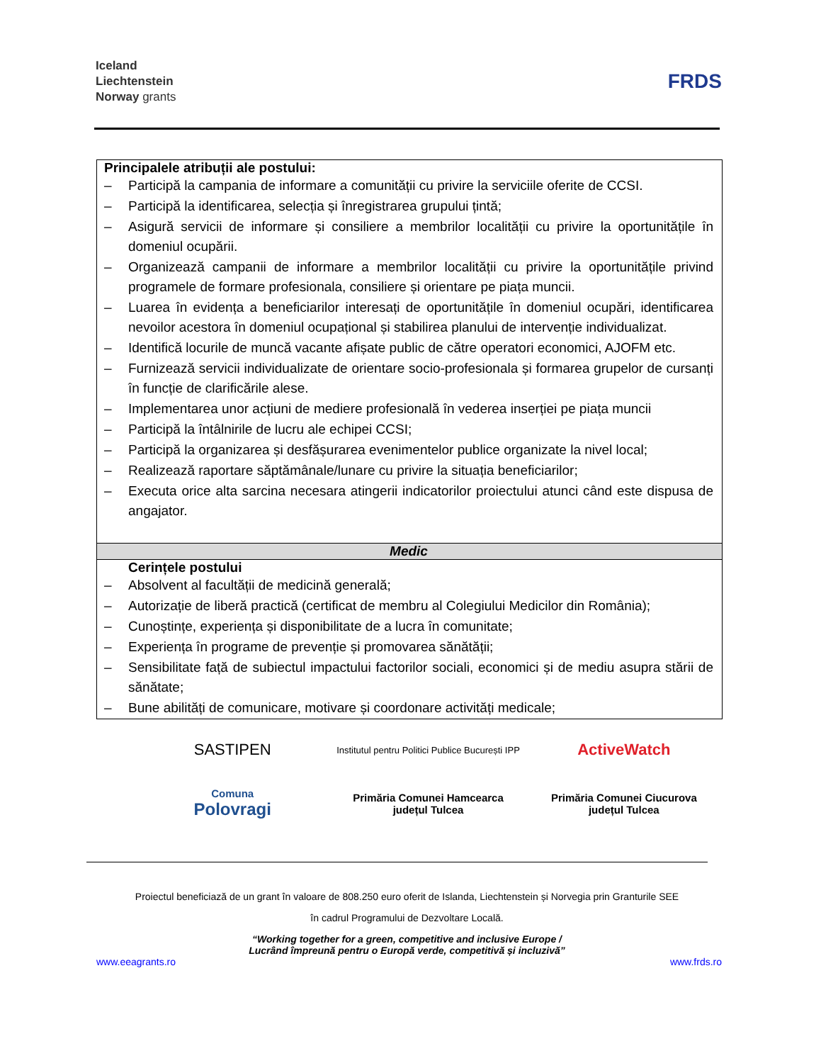Iceland
Liechtenstein
Norway grants
FRDS
| Principalele atribuții ale postului: – Participă la campania de informare a comunității cu privire la serviciile oferite de CCSI. – Participă la identificarea, selecția și înregistrarea grupului țintă; – Asigură servicii de informare și consiliere a membrilor localității cu privire la oportunitățile în domeniul ocupării. – Organizează campanii de informare a membrilor localității cu privire la oportunitățile privind programele de formare profesionala, consiliere și orientare pe piața muncii. – Luarea în evidența a beneficiarilor interesați de oportunitățile în domeniul ocupări, identificarea nevoilor acestora în domeniul ocupațional și stabilirea planului de intervenție individualizat. – Identifică locurile de muncă vacante afișate public de către operatori economici, AJOFM etc. – Furnizează servicii individualizate de orientare socio-profesionala și formarea grupelor de cursanți în funcție de clarificările alese. – Implementarea unor acțiuni de mediere profesională în vederea inserției pe piața muncii – Participă la întâlnirile de lucru ale echipei CCSI; – Participă la organizarea și desfășurarea evenimentelor publice organizate la nivel local; – Realizează raportare săptămânale/lunare cu privire la situația beneficiarilor; – Executa orice alta sarcina necesara atingerii indicatorilor proiectului atunci când este dispusa de angajator. |
| Medic |
| Cerințele postului – Absolvent al facultății de medicină generală; – Autorizație de liberă practică (certificat de membru al Colegiului Medicilor din România); – Cunoștințe, experiența și disponibilitate de a lucra în comunitate; – Experiența în programe de prevenție și promovarea sănătății; – Sensibilitate față de subiectul impactului factorilor sociali, economici și de mediu asupra stării de sănătate; – Bune abilități de comunicare, motivare și coordonare activități medicale; |
SASTIPEN
Institutul pentru Politici Publice București IPP
ActiveWatch
Comuna
Polovragi
Primăria Comunei Hamcearca
județul Tulcea
Primăria Comunei Ciucurova
județul Tulcea
Proiectul beneficiază de un grant în valoare de 808.250 euro oferit de Islanda, Liechtenstein și Norvegia prin Granturile SEE
în cadrul Programului de Dezvoltare Locală.
“Working together for a green, competitive and inclusive Europe /
Lucrând împreună pentru o Europă verde, competitivă și incluzivă”
www.eeagrants.ro www.frds.ro